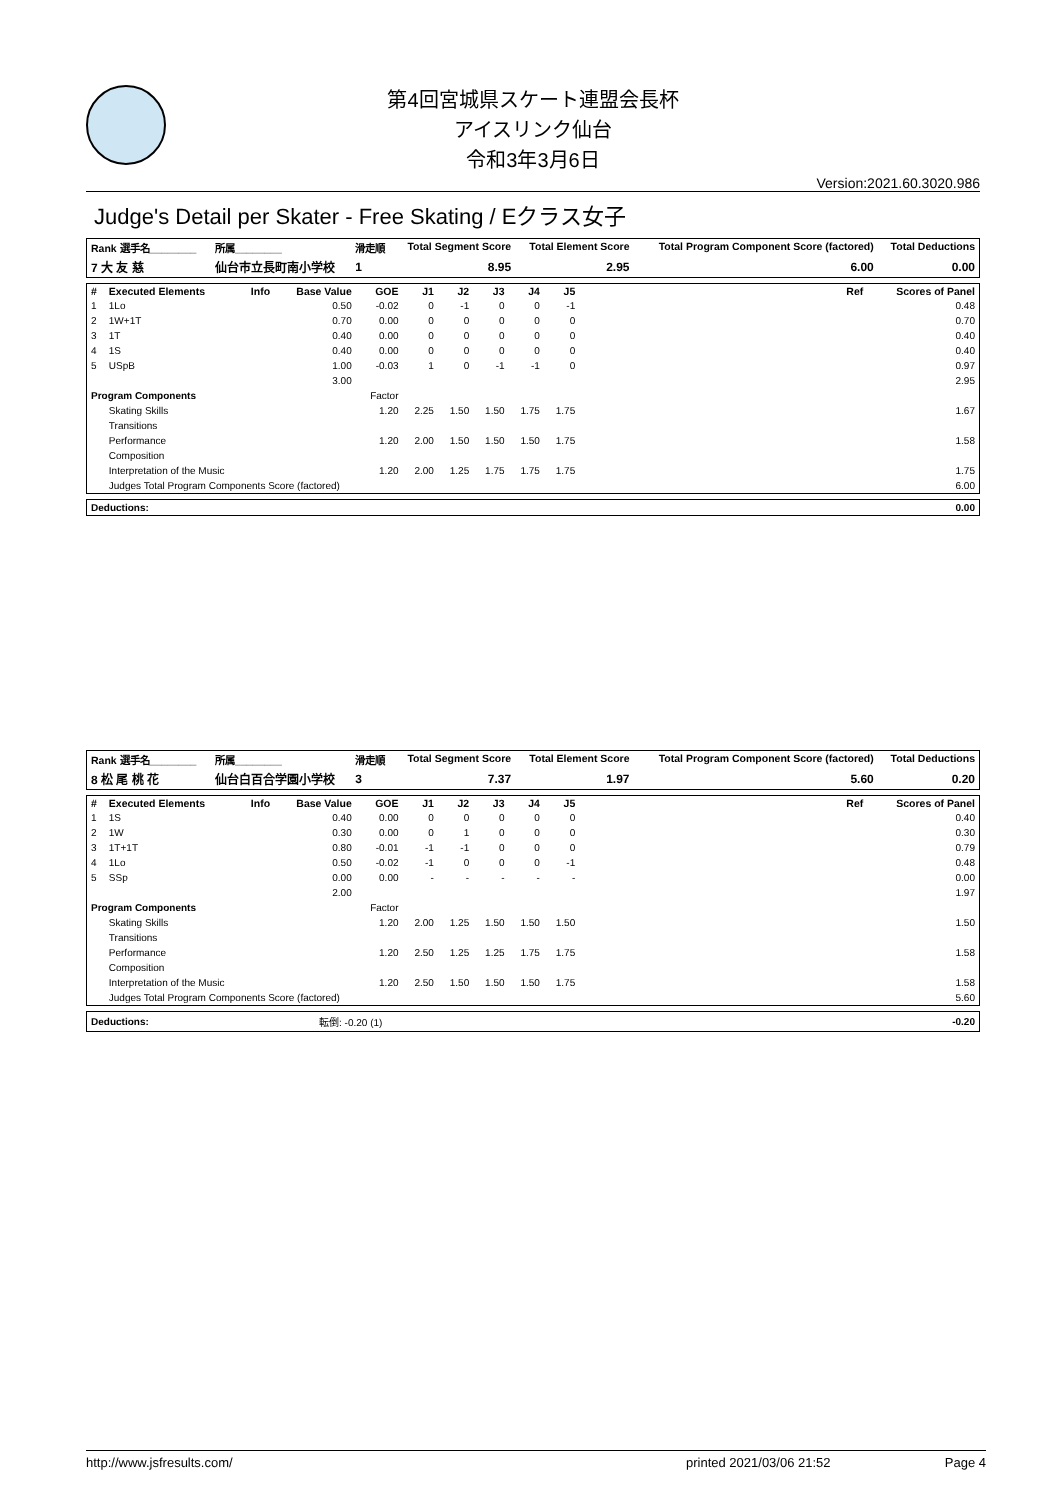第4回宮城県スケート連盟会長杯
アイスリンク仙台
令和3年3月6日
Version:2021.60.3020.986
Judge's Detail per Skater - Free Skating / Eクラス女子
| Rank 選手名________ | 所属________ | 滑走順 | Total Segment Score | Total Element Score | Total Program Component Score (factored) | Total Deductions |
| --- | --- | --- | --- | --- | --- | --- |
| 7 大 友 慈 | 仙台市立長町南小学校 | 1 | 8.95 | 2.95 | 6.00 | 0.00 |
| # | Executed Elements | Info | Base Value | GOE | J1 | J2 | J3 | J4 | J5 | Ref | Scores of Panel |
| --- | --- | --- | --- | --- | --- | --- | --- | --- | --- | --- | --- |
| 1 | 1Lo | | 0.50 | -0.02 | 0 | -1 | 0 | 0 | -1 | | 0.48 |
| 2 | 1W+1T | | 0.70 | 0.00 | 0 | 0 | 0 | 0 | 0 | | 0.70 |
| 3 | 1T | | 0.40 | 0.00 | 0 | 0 | 0 | 0 | 0 | | 0.40 |
| 4 | 1S | | 0.40 | 0.00 | 0 | 0 | 0 | 0 | 0 | | 0.40 |
| 5 | USpB | | 1.00 | -0.03 | 1 | 0 | -1 | -1 | 0 | | 0.97 |
| | | | 3.00 | | | | | | | | 2.95 |
| Program Components | | | | Factor | | | | | | | |
| | Skating Skills | | | 1.20 | 2.25 | 1.50 | 1.50 | 1.75 | 1.75 | | 1.67 |
| | Transitions | | | | | | | | | | |
| | Performance | | | 1.20 | 2.00 | 1.50 | 1.50 | 1.50 | 1.75 | | 1.58 |
| | Composition | | | | | | | | | | |
| | Interpretation of the Music | | | 1.20 | 2.00 | 1.25 | 1.75 | 1.75 | 1.75 | | 1.75 |
| | Judges Total Program Components Score (factored) | | | | | | | | | | 6.00 |
| Deductions: | 0.00 |
| Rank 選手名________ | 所属________ | 滑走順 | Total Segment Score | Total Element Score | Total Program Component Score (factored) | Total Deductions |
| --- | --- | --- | --- | --- | --- | --- |
| 8 松 尾 桃 花 | 仙台白百合学園小学校 | 3 | 7.37 | 1.97 | 5.60 | 0.20 |
| # | Executed Elements | Info | Base Value | GOE | J1 | J2 | J3 | J4 | J5 | Ref | Scores of Panel |
| --- | --- | --- | --- | --- | --- | --- | --- | --- | --- | --- | --- |
| 1 | 1S | | 0.40 | 0.00 | 0 | 0 | 0 | 0 | 0 | | 0.40 |
| 2 | 1W | | 0.30 | 0.00 | 0 | 1 | 0 | 0 | 0 | | 0.30 |
| 3 | 1T+1T | | 0.80 | -0.01 | -1 | -1 | 0 | 0 | 0 | | 0.79 |
| 4 | 1Lo | | 0.50 | -0.02 | -1 | 0 | 0 | 0 | -1 | | 0.48 |
| 5 | SSp | | 0.00 | 0.00 | - | - | - | - | - | | 0.00 |
| | | | 2.00 | | | | | | | | 1.97 |
| Program Components | | | | Factor | | | | | | | |
| | Skating Skills | | | 1.20 | 2.00 | 1.25 | 1.50 | 1.50 | 1.50 | | 1.50 |
| | Transitions | | | | | | | | | | |
| | Performance | | | 1.20 | 2.50 | 1.25 | 1.25 | 1.75 | 1.75 | | 1.58 |
| | Composition | | | | | | | | | | |
| | Interpretation of the Music | | | 1.20 | 2.50 | 1.50 | 1.50 | 1.50 | 1.75 | | 1.58 |
| | Judges Total Program Components Score (factored) | | | | | | | | | | 5.60 |
| Deductions: | 転倒: -0.20 (1) | -0.20 |
http://www.jsfresults.com/ printed 2021/03/06 21:52 Page 4